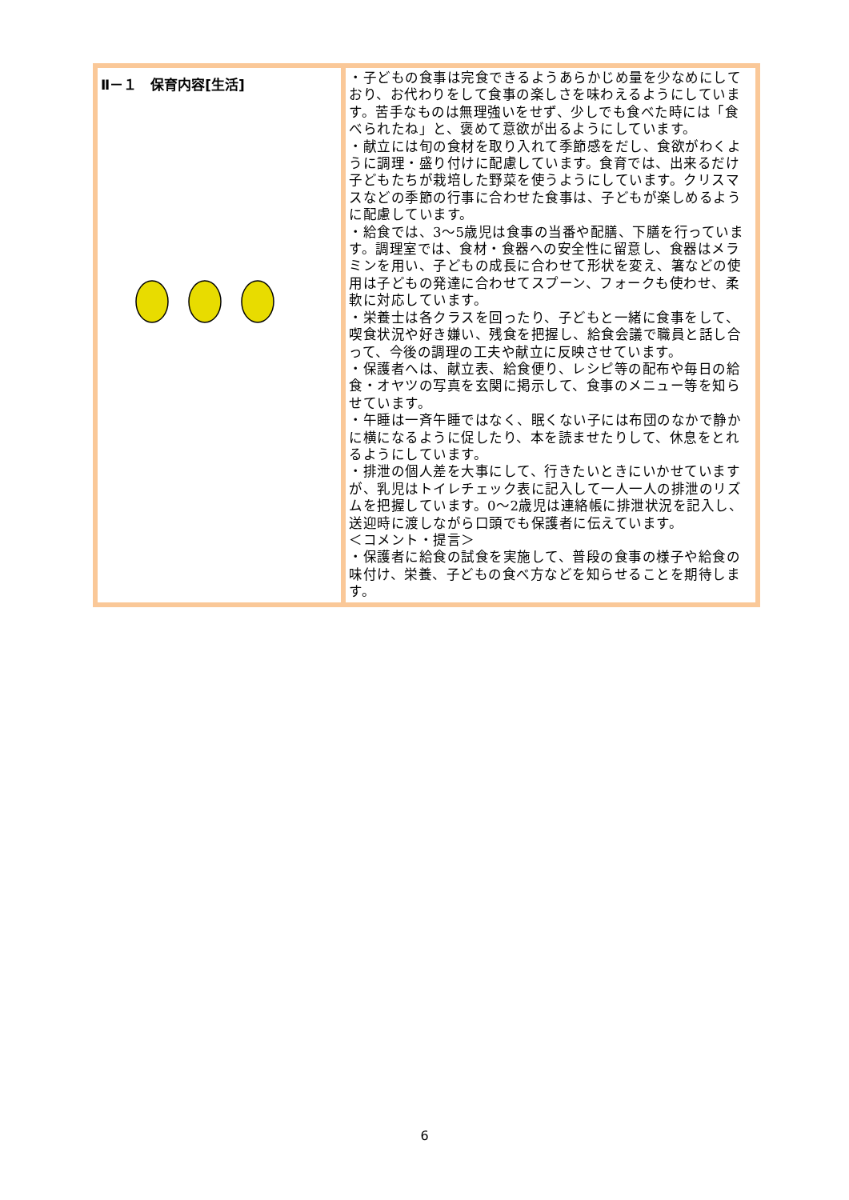| Ⅱ－１ 保育内容[生活] | ・子どもの食事は完食できるようあらかじめ量を少なめにしており、お代わりをして食事の楽しさを味わえるようにしています。苦手なものは無理強いをせず、少しでも食べた時には「食べられたね」と、褒めて意欲が出るようにしています。 ・献立には旬の食材を取り入れて季節感をだし、食欲がわくように調理・盛り付けに配慮しています。食育では、出来るだけ子どもたちが栽培した野菜を使うようにしています。クリスマスなどの季節の行事に合わせた食事は、子どもが楽しめるように配慮しています。 ・給食では、3～5歳児は食事の当番や配膳、下膳を行っています。調理室では、食材・食器への安全性に留意し、食器はメラミンを用い、子どもの成長に合わせて形状を変え、箸などの使用は子どもの発達に合わせてスプーン、フォークも使わせ、柔軟に対応しています。 ・栄養士は各クラスを回ったり、子どもと一緒に食事をして、喫食状況や好き嫌い、残食を把握し、給食会議で職員と話し合って、今後の調理の工夫や献立に反映させています。 ・保護者へは、献立表、給食便り、レシピ等の配布や毎日の給食・オヤツの写真を玄関に掲示して、食事のメニュー等を知らせています。 ・午睡は一斉午睡ではなく、眠くない子には布団のなかで静かに横になるように促したり、本を読ませたりして、休息をとれるようにしています。 ・排泄の個人差を大事にして、行きたいときにいかせていますが、乳児はトイレチェック表に記入して一人一人の排泄のリズムを把握しています。0～2歳児は連絡帳に排泄状況を記入し、送迎時に渡しながら口頭でも保護者に伝えています。 ＜コメント・提言＞ ・保護者に給食の試食を実施して、普段の食事の様子や給食の味付け、栄養、子どもの食べ方などを知らせることを期待します。 |
6